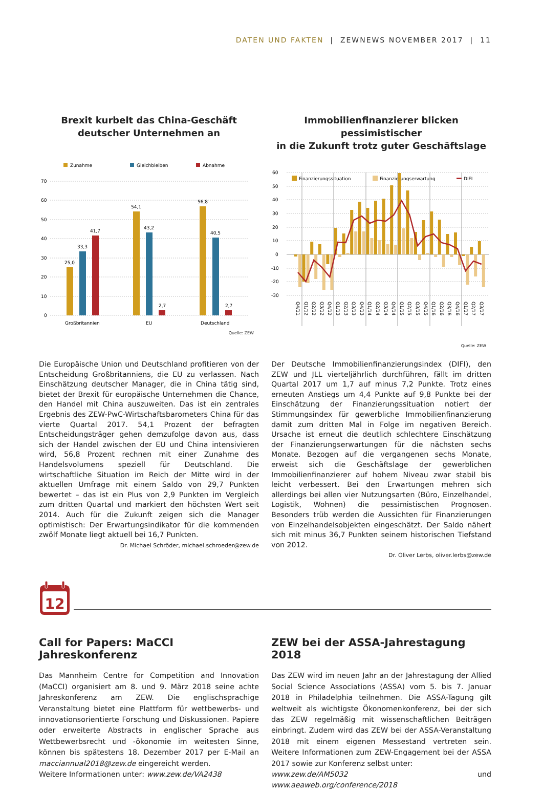DATEN UND FAKTEN | ZEWNEWS NOVEMBER 2017 | 11
Brexit kurbelt das China-Geschäft
deutscher Unternehmen an
Zunahme
Gleichbleiben
Abnahme
70
60
50
40
30
20
10
0
25,0
33,3
41,7
54,1
43,2
2,7
56,8
40,5
2,7
Großbritannien
EU
Deutschland
Quelle: ZEW
Immobilienfinanzierer blicken pessimistischer
in die Zukunft trotz guter Geschäftslage
Finanzierungssituation
Finanzierungserwartung
DIFI
60
50
40
30
20
10
0
-10
-20
-30
Q4/11
Q1/12
Q2/12
Q3/12
Q4/12
Q1/13
Q2/13
Q3/13
Q4/13
Q1/14
Q2/14
Q3/14
Q4/14
Q1/15
Q2/15
Q3/15
Q4/15
Q1/16
Q2/16
Q3/16
Q4/16
Q1/17
Q2/17
Q3/17
Quelle: ZEW
Die Europäische Union und Deutschland profitieren von der Entscheidung Großbritanniens, die EU zu verlassen. Nach Einschätzung deutscher Manager, die in China tätig sind, bietet der Brexit für europäische Unternehmen die Chance, den Handel mit China auszuweiten. Das ist ein zentrales Ergebnis des ZEW-PwC-Wirtschaftsbarometers China für das vierte Quartal 2017. 54,1 Prozent der befragten Entscheidungsträger gehen demzufolge davon aus, dass sich der Handel zwischen der EU und China intensivieren wird, 56,8 Prozent rechnen mit einer Zunahme des Handelsvolumens speziell für Deutschland. Die wirtschaftliche Situation im Reich der Mitte wird in der aktuellen Umfrage mit einem Saldo von 29,7 Punkten bewertet – das ist ein Plus von 2,9 Punkten im Vergleich zum dritten Quartal und markiert den höchsten Wert seit 2014. Auch für die Zukunft zeigen sich die Manager optimistisch: Der Erwartungsindikator für die kommenden zwölf Monate liegt aktuell bei 16,7 Punkten.
Dr. Michael Schröder, michael.schroeder@zew.de
Der Deutsche Immobilienfinanzierungsindex (DIFI), den ZEW und JLL vierteljährlich durchführen, fällt im dritten Quartal 2017 um 1,7 auf minus 7,2 Punkte. Trotz eines erneuten Anstiegs um 4,4 Punkte auf 9,8 Punkte bei der Einschätzung der Finanzierungssituation notiert der Stimmungsindex für gewerbliche Immobilienfinanzierung damit zum dritten Mal in Folge im negativen Bereich. Ursache ist erneut die deutlich schlechtere Einschätzung der Finanzierungserwartungen für die nächsten sechs Monate. Bezogen auf die vergangenen sechs Monate, erweist sich die Geschäftslage der gewerblichen Immobilienfinanzierer auf hohem Niveau zwar stabil bis leicht verbessert. Bei den Erwartungen mehren sich allerdings bei allen vier Nutzungsarten (Büro, Einzelhandel, Logistik, Wohnen) die pessimistischen Prognosen. Besonders trüb werden die Aussichten für Finanzierungen von Einzelhandelsobjekten eingeschätzt. Der Saldo nähert sich mit minus 36,7 Punkten seinem historischen Tiefstand von 2012.
Dr. Oliver Lerbs, oliver.lerbs@zew.de
12
Call for Papers: MaCCI Jahreskonferenz
Das Mannheim Centre for Competition and Innovation (MaCCI) organisiert am 8. und 9. März 2018 seine achte Jahreskonferenz am ZEW. Die englischsprachige Veranstaltung bietet eine Plattform für wettbewerbs- und innovationsorientierte Forschung und Diskussionen. Papiere oder erweiterte Abstracts in englischer Sprache aus Wettbewerbsrecht und -ökonomie im weitesten Sinne, können bis spätestens 18. Dezember 2017 per E-Mail an macciannual2018@zew.de eingereicht werden.
Weitere Informationen unter: www.zew.de/VA2438
ZEW bei der ASSA-Jahrestagung 2018
Das ZEW wird im neuen Jahr an der Jahrestagung der Allied Social Science Associations (ASSA) vom 5. bis 7. Januar 2018 in Philadelphia teilnehmen. Die ASSA-Tagung gilt weltweit als wichtigste Ökonomenkonferenz, bei der sich das ZEW regelmäßig mit wissenschaftlichen Beiträgen einbringt. Zudem wird das ZEW bei der ASSA-Veranstaltung 2018 mit einem eigenen Messestand vertreten sein. Weitere Informationen zum ZEW-Engagement bei der ASSA 2017 sowie zur Konferenz selbst unter:
www.zew.de/AM5032 und www.aeaweb.org/conference/2018